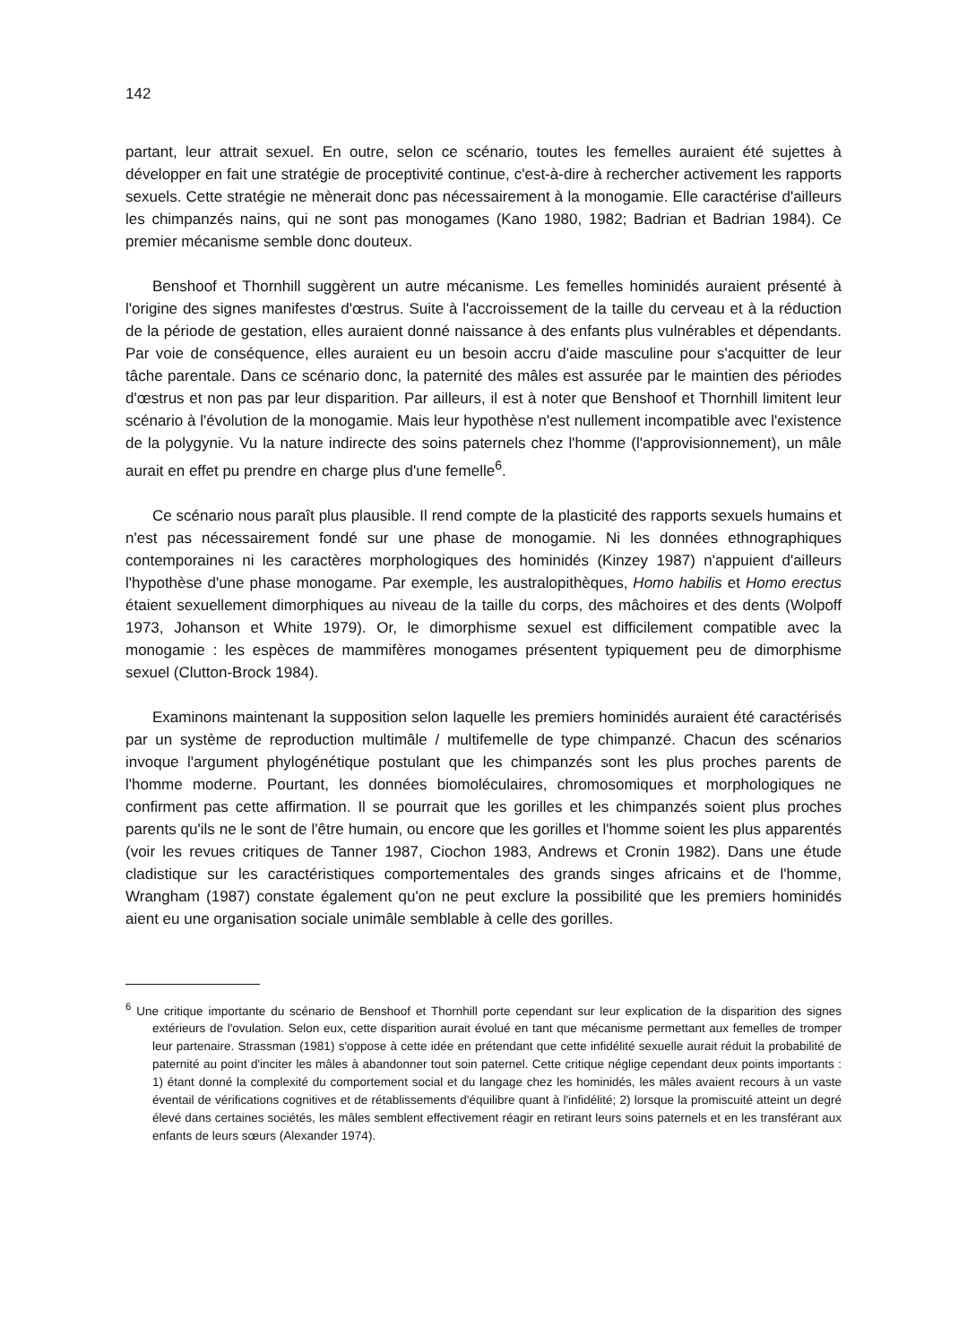142
partant, leur attrait sexuel. En outre, selon ce scénario, toutes les femelles auraient été sujettes à développer en fait une stratégie de proceptivité continue, c'est-à-dire à rechercher activement les rapports sexuels. Cette stratégie ne mènerait donc pas nécessairement à la monogamie. Elle caractérise d'ailleurs les chimpanzés nains, qui ne sont pas monogames (Kano 1980, 1982; Badrian et Badrian 1984). Ce premier mécanisme semble donc douteux.
Benshoof et Thornhill suggèrent un autre mécanisme. Les femelles hominidés auraient présenté à l'origine des signes manifestes d'œstrus. Suite à l'accroissement de la taille du cerveau et à la réduction de la période de gestation, elles auraient donné naissance à des enfants plus vulnérables et dépendants. Par voie de conséquence, elles auraient eu un besoin accru d'aide masculine pour s'acquitter de leur tâche parentale. Dans ce scénario donc, la paternité des mâles est assurée par le maintien des périodes d'œstrus et non pas par leur disparition. Par ailleurs, il est à noter que Benshoof et Thornhill limitent leur scénario à l'évolution de la monogamie. Mais leur hypothèse n'est nullement incompatible avec l'existence de la polygynie. Vu la nature indirecte des soins paternels chez l'homme (l'approvisionnement), un mâle aurait en effet pu prendre en charge plus d'une femelle<sup>6</sup>.
Ce scénario nous paraît plus plausible. Il rend compte de la plasticité des rapports sexuels humains et n'est pas nécessairement fondé sur une phase de monogamie. Ni les données ethnographiques contemporaines ni les caractères morphologiques des hominidés (Kinzey 1987) n'appuient d'ailleurs l'hypothèse d'une phase monogame. Par exemple, les australopithèques, Homo habilis et Homo erectus étaient sexuellement dimorphiques au niveau de la taille du corps, des mâchoires et des dents (Wolpoff 1973, Johanson et White 1979). Or, le dimorphisme sexuel est difficilement compatible avec la monogamie : les espèces de mammifères monogames présentent typiquement peu de dimorphisme sexuel (Clutton-Brock 1984).
Examinons maintenant la supposition selon laquelle les premiers hominidés auraient été caractérisés par un système de reproduction multimâle / multifemelle de type chimpanzé. Chacun des scénarios invoque l'argument phylogénétique postulant que les chimpanzés sont les plus proches parents de l'homme moderne. Pourtant, les données biomoléculaires, chromosomiques et morphologiques ne confirment pas cette affirmation. Il se pourrait que les gorilles et les chimpanzés soient plus proches parents qu'ils ne le sont de l'être humain, ou encore que les gorilles et l'homme soient les plus apparentés (voir les revues critiques de Tanner 1987, Ciochon 1983, Andrews et Cronin 1982). Dans une étude cladistique sur les caractéristiques comportementales des grands singes africains et de l'homme, Wrangham (1987) constate également qu'on ne peut exclure la possibilité que les premiers hominidés aient eu une organisation sociale unimâle semblable à celle des gorilles.
<sup>6</sup> Une critique importante du scénario de Benshoof et Thornhill porte cependant sur leur explication de la disparition des signes extérieurs de l'ovulation. Selon eux, cette disparition aurait évolué en tant que mécanisme permettant aux femelles de tromper leur partenaire. Strassman (1981) s'oppose à cette idée en prétendant que cette infidélité sexuelle aurait réduit la probabilité de paternité au point d'inciter les mâles à abandonner tout soin paternel. Cette critique néglige cependant deux points importants : 1) étant donné la complexité du comportement social et du langage chez les hominidés, les mâles avaient recours à un vaste éventail de vérifications cognitives et de rétablissements d'équilibre quant à l'infidélité; 2) lorsque la promiscuité atteint un degré élevé dans certaines sociétés, les mâles semblent effectivement réagir en retirant leurs soins paternels et en les transférant aux enfants de leurs sœurs (Alexander 1974).